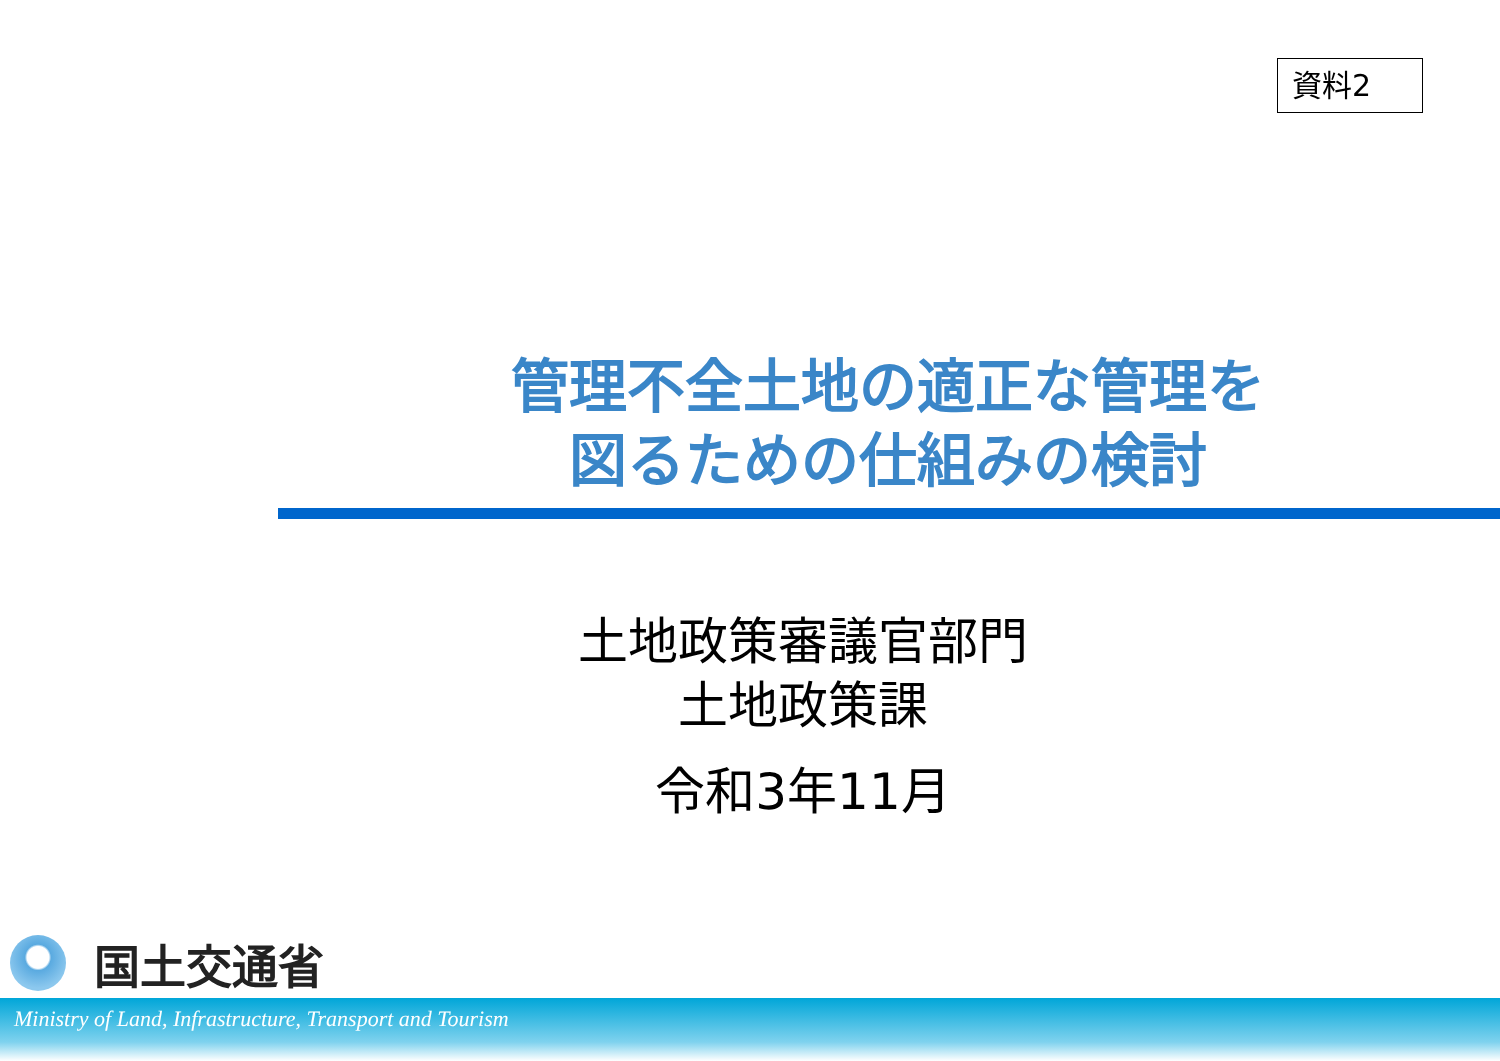資料2
管理不全土地の適正な管理を
図るための仕組みの検討
土地政策審議官部門
土地政策課
令和3年11月
国土交通省
Ministry of Land, Infrastructure, Transport and Tourism